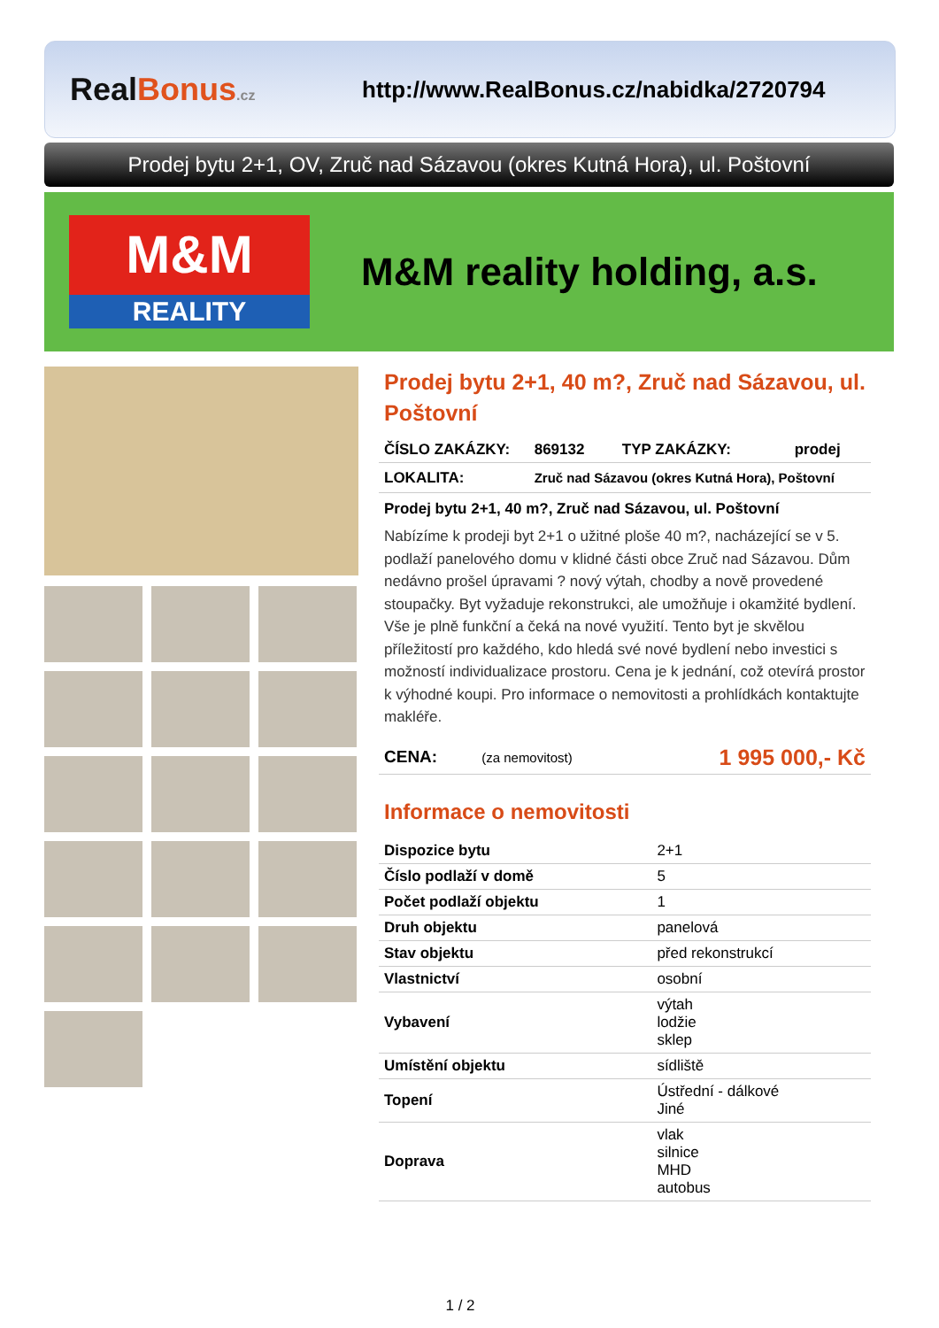RealBonus.cz
http://www.RealBonus.cz/nabidka/2720794
Prodej bytu 2+1, OV, Zruč nad Sázavou (okres Kutná Hora), ul. Poštovní
M&M
REALITY
M&M reality holding, a.s.
Prodej bytu 2+1, 40 m?, Zruč nad Sázavou, ul. Poštovní
| ČÍSLO ZAKÁZKY: | 869132 | TYP ZAKÁZKY: | prodej |
| LOKALITA: | Zruč nad Sázavou (okres Kutná Hora), Poštovní | | |
Prodej bytu 2+1, 40 m?, Zruč nad Sázavou, ul. Poštovní
Nabízíme k prodeji byt 2+1 o užitné ploše 40 m?, nacházející se v 5. podlaží panelového domu v klidné části obce Zruč nad Sázavou. Dům nedávno prošel úpravami ? nový výtah, chodby a nově provedené stoupačky. Byt vyžaduje rekonstrukci, ale umožňuje i okamžité bydlení. Vše je plně funkční a čeká na nové využití. Tento byt je skvělou příležitostí pro každého, kdo hledá své nové bydlení nebo investici s možností individualizace prostoru. Cena je k jednání, což otevírá prostor k výhodné koupi. Pro informace o nemovitosti a prohlídkách kontaktujte makléře.
| CENA: | (za nemovitost) | 1 995 000,- Kč |
Informace o nemovitosti
| Dispozice bytu | 2+1 |
| Číslo podlaží v domě | 5 |
| Počet podlaží objektu | 1 |
| Druh objektu | panelová |
| Stav objektu | před rekonstrukcí |
| Vlastnictví | osobní |
| Vybavení | výtah lodžie sklep |
| Umístění objektu | sídliště |
| Topení | Ústřední - dálkové Jiné |
| Doprava | vlak silnice MHD autobus |
1 / 2